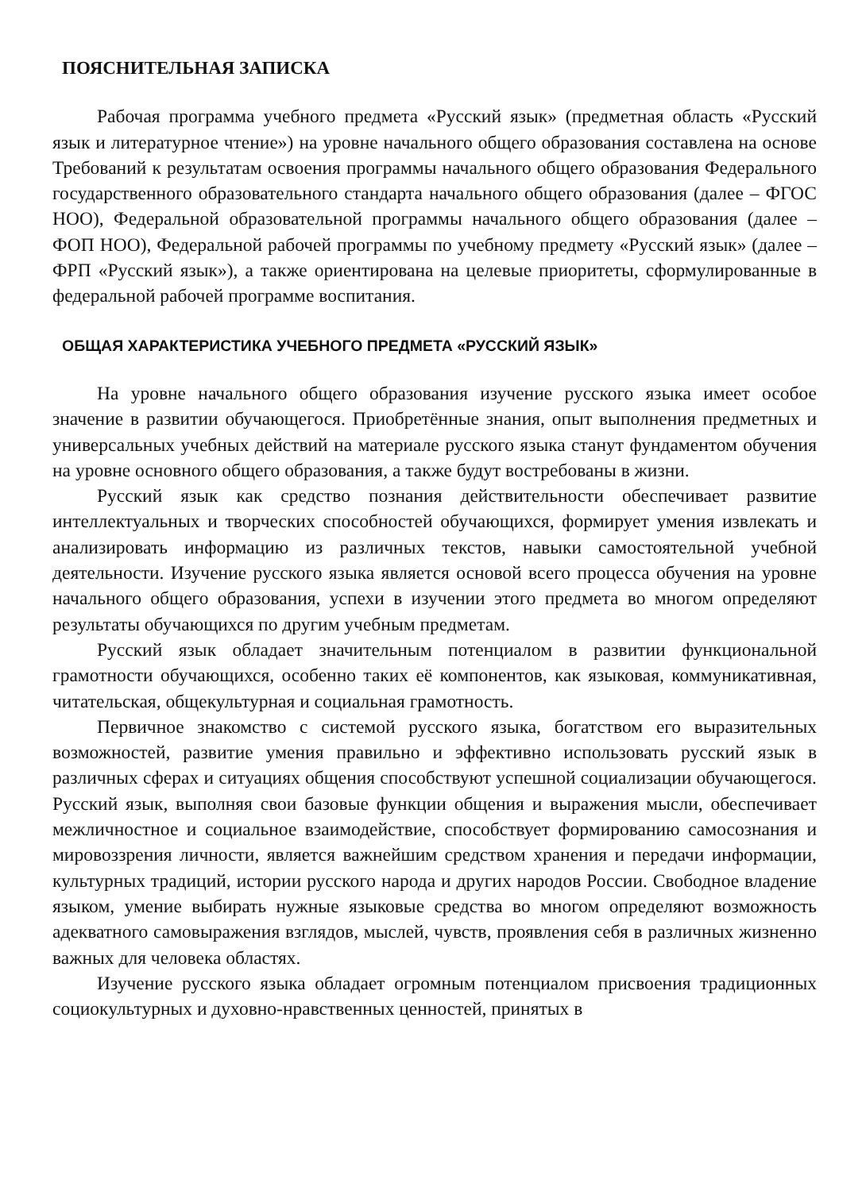ПОЯСНИТЕЛЬНАЯ ЗАПИСКА
Рабочая программа учебного предмета «Русский язык» (предметная область «Русский язык и литературное чтение») на уровне начального общего образования составлена на основе Требований к результатам освоения программы начального общего образования Федерального государственного образовательного стандарта начального общего образования (далее – ФГОС НОО), Федеральной образовательной программы начального общего образования (далее – ФОП НОО), Федеральной рабочей программы по учебному предмету «Русский язык» (далее – ФРП «Русский язык»), а также ориентирована на целевые приоритеты, сформулированные в федеральной рабочей программе воспитания.
ОБЩАЯ ХАРАКТЕРИСТИКА УЧЕБНОГО ПРЕДМЕТА «РУССКИЙ ЯЗЫК»
На уровне начального общего образования изучение русского языка имеет особое значение в развитии обучающегося. Приобретённые знания, опыт выполнения предметных и универсальных учебных действий на материале русского языка станут фундаментом обучения на уровне основного общего образования, а также будут востребованы в жизни.
Русский язык как средство познания действительности обеспечивает развитие интеллектуальных и творческих способностей обучающихся, формирует умения извлекать и анализировать информацию из различных текстов, навыки самостоятельной учебной деятельности. Изучение русского языка является основой всего процесса обучения на уровне начального общего образования, успехи в изучении этого предмета во многом определяют результаты обучающихся по другим учебным предметам.
Русский язык обладает значительным потенциалом в развитии функциональной грамотности обучающихся, особенно таких её компонентов, как языковая, коммуникативная, читательская, общекультурная и социальная грамотность.
Первичное знакомство с системой русского языка, богатством его выразительных возможностей, развитие умения правильно и эффективно использовать русский язык в различных сферах и ситуациях общения способствуют успешной социализации обучающегося. Русский язык, выполняя свои базовые функции общения и выражения мысли, обеспечивает межличностное и социальное взаимодействие, способствует формированию самосознания и мировоззрения личности, является важнейшим средством хранения и передачи информации, культурных традиций, истории русского народа и других народов России. Свободное владение языком, умение выбирать нужные языковые средства во многом определяют возможность адекватного самовыражения взглядов, мыслей, чувств, проявления себя в различных жизненно важных для человека областях.
Изучение русского языка обладает огромным потенциалом присвоения традиционных социокультурных и духовно-нравственных ценностей, принятых в